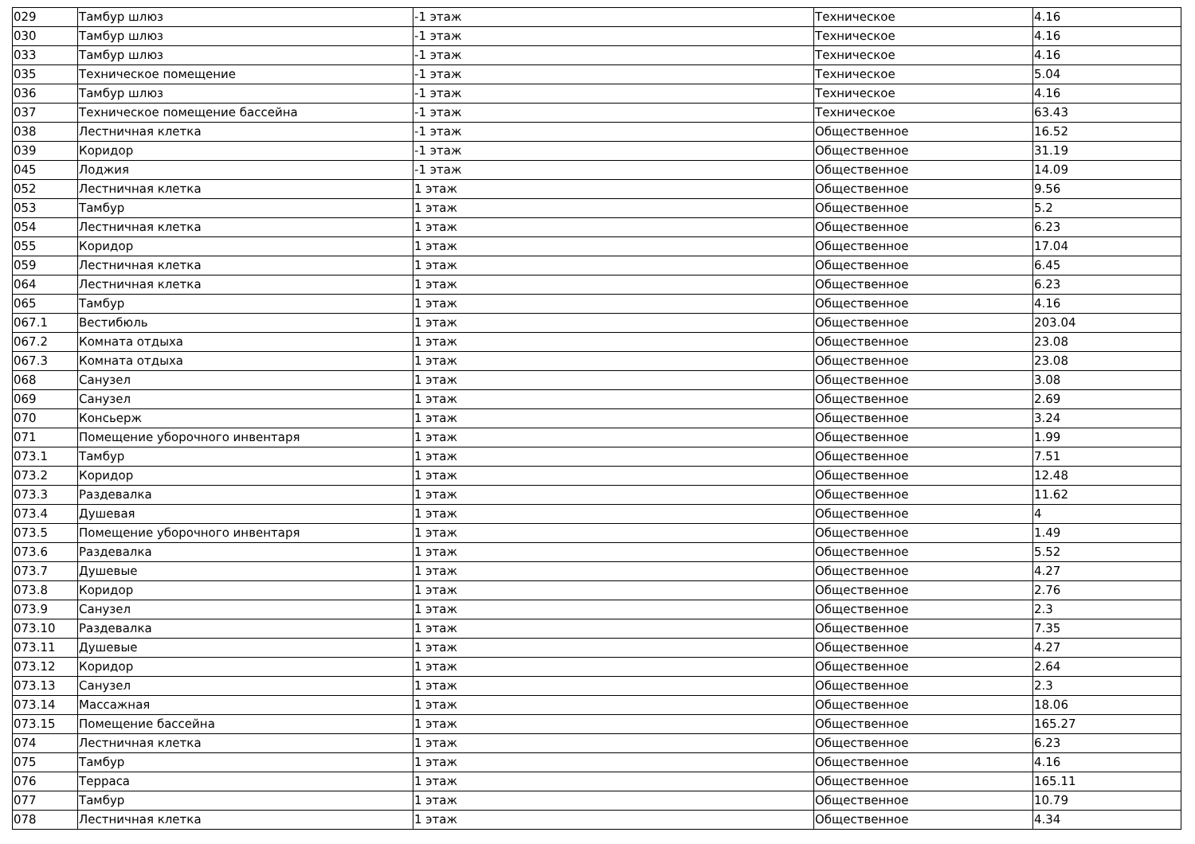| 029 | Тамбур шлюз | -1 этаж | Техническое | 4.16 |
| 030 | Тамбур шлюз | -1 этаж | Техническое | 4.16 |
| 033 | Тамбур шлюз | -1 этаж | Техническое | 4.16 |
| 035 | Техническое помещение | -1 этаж | Техническое | 5.04 |
| 036 | Тамбур шлюз | -1 этаж | Техническое | 4.16 |
| 037 | Техническое помещение бассейна | -1 этаж | Техническое | 63.43 |
| 038 | Лестничная клетка | -1 этаж | Общественное | 16.52 |
| 039 | Коридор | -1 этаж | Общественное | 31.19 |
| 045 | Лоджия | -1 этаж | Общественное | 14.09 |
| 052 | Лестничная клетка | 1 этаж | Общественное | 9.56 |
| 053 | Тамбур | 1 этаж | Общественное | 5.2 |
| 054 | Лестничная клетка | 1 этаж | Общественное | 6.23 |
| 055 | Коридор | 1 этаж | Общественное | 17.04 |
| 059 | Лестничная клетка | 1 этаж | Общественное | 6.45 |
| 064 | Лестничная клетка | 1 этаж | Общественное | 6.23 |
| 065 | Тамбур | 1 этаж | Общественное | 4.16 |
| 067.1 | Вестибюль | 1 этаж | Общественное | 203.04 |
| 067.2 | Комната отдыха | 1 этаж | Общественное | 23.08 |
| 067.3 | Комната отдыха | 1 этаж | Общественное | 23.08 |
| 068 | Санузел | 1 этаж | Общественное | 3.08 |
| 069 | Санузел | 1 этаж | Общественное | 2.69 |
| 070 | Консьерж | 1 этаж | Общественное | 3.24 |
| 071 | Помещение уборочного инвентаря | 1 этаж | Общественное | 1.99 |
| 073.1 | Тамбур | 1 этаж | Общественное | 7.51 |
| 073.2 | Коридор | 1 этаж | Общественное | 12.48 |
| 073.3 | Раздевалка | 1 этаж | Общественное | 11.62 |
| 073.4 | Душевая | 1 этаж | Общественное | 4 |
| 073.5 | Помещение уборочного инвентаря | 1 этаж | Общественное | 1.49 |
| 073.6 | Раздевалка | 1 этаж | Общественное | 5.52 |
| 073.7 | Душевые | 1 этаж | Общественное | 4.27 |
| 073.8 | Коридор | 1 этаж | Общественное | 2.76 |
| 073.9 | Санузел | 1 этаж | Общественное | 2.3 |
| 073.10 | Раздевалка | 1 этаж | Общественное | 7.35 |
| 073.11 | Душевые | 1 этаж | Общественное | 4.27 |
| 073.12 | Коридор | 1 этаж | Общественное | 2.64 |
| 073.13 | Санузел | 1 этаж | Общественное | 2.3 |
| 073.14 | Массажная | 1 этаж | Общественное | 18.06 |
| 073.15 | Помещение бассейна | 1 этаж | Общественное | 165.27 |
| 074 | Лестничная клетка | 1 этаж | Общественное | 6.23 |
| 075 | Тамбур | 1 этаж | Общественное | 4.16 |
| 076 | Терраса | 1 этаж | Общественное | 165.11 |
| 077 | Тамбур | 1 этаж | Общественное | 10.79 |
| 078 | Лестничная клетка | 1 этаж | Общественное | 4.34 |